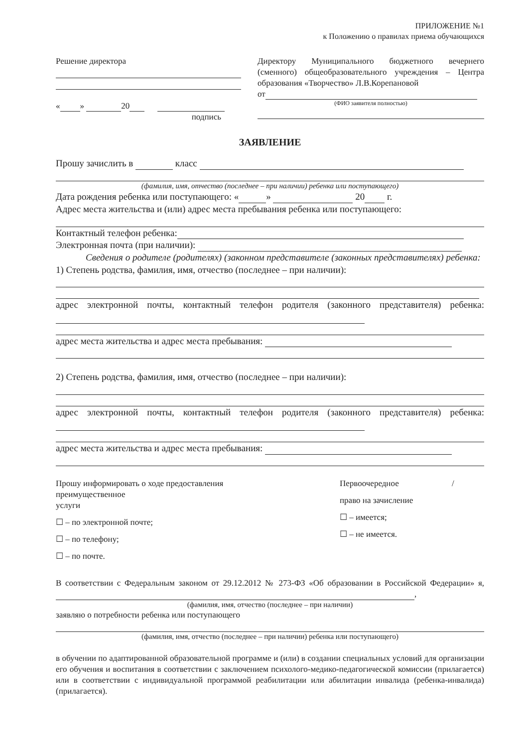ПРИЛОЖЕНИЕ №1
к Положению о правилах приема обучающихся
Решение директора
« » 20
подпись
Директору Муниципального бюджетного вечернего (сменного) общеобразовательного учреждения – Центра образования «Творчество» Л.В.Корепановой
от
(ФИО заявителя полностью)
ЗАЯВЛЕНИЕ
Прошу зачислить в класс
(фамилия, имя, отчество (последнее – при наличии) ребенка или поступающего)
Дата рождения ребенка или поступающего: « » 20 г.
Адрес места жительства и (или) адрес места пребывания ребенка или поступающего:
Контактный телефон ребенка:
Электронная почта (при наличии):
Сведения о родителе (родителях) (законном представителе (законных представителях) ребенка:
1) Степень родства, фамилия, имя, отчество (последнее – при наличии):
адрес электронной почты, контактный телефон родителя (законного представителя) ребенка:
адрес места жительства и адрес места пребывания:
2) Степень родства, фамилия, имя, отчество (последнее – при наличии):
адрес электронной почты, контактный телефон родителя (законного представителя) ребенка:
адрес места жительства и адрес места пребывания:
Прошу информировать о ходе предоставления
преимущественное
услуги
☐ – по электронной почте;
☐ – по телефону;
☐ – по почте.
Первоочередное /
право на зачисление
☐ – имеется;
☐ – не имеется.
В соответствии с Федеральным законом от 29.12.2012 № 273-ФЗ «Об образовании в Российской Федерации» я, ,
(фамилия, имя, отчество (последнее – при наличии)
заявляю о потребности ребенка или поступающего
(фамилия, имя, отчество (последнее – при наличии) ребенка или поступающего)
в обучении по адаптированной образовательной программе и (или) в создании специальных условий для организации его обучения и воспитания в соответствии с заключением психолого-медико-педагогической комиссии (прилагается) или в соответствии с индивидуальной программой реабилитации или абилитации инвалида (ребенка-инвалида) (прилагается).